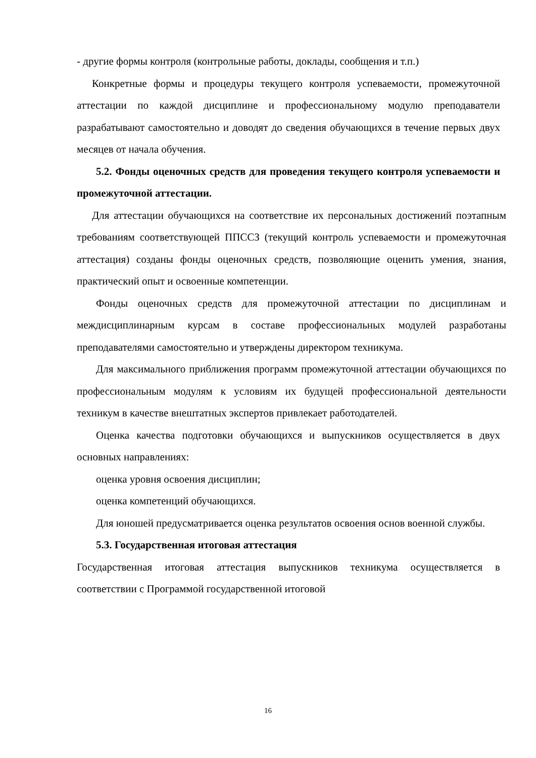- другие формы контроля (контрольные работы, доклады, сообщения и т.п.)
Конкретные формы и процедуры текущего контроля успеваемости, промежуточной аттестации по каждой дисциплине и профессиональному модулю преподаватели разрабатывают самостоятельно и доводят до сведения обучающихся в течение первых двух месяцев от начала обучения.
5.2. Фонды оценочных средств для проведения текущего контроля успеваемости и промежуточной аттестации.
Для аттестации обучающихся на соответствие их персональных достижений поэтапным требованиям соответствующей ППССЗ (текущий контроль успеваемости и промежуточная аттестация) созданы фонды оценочных средств, позволяющие оценить умения, знания, практический опыт и освоенные компетенции.
Фонды оценочных средств для промежуточной аттестации по дисциплинам и междисциплинарным курсам в составе профессиональных модулей разработаны преподавателями самостоятельно и утверждены директором техникума.
Для максимального приближения программ промежуточной аттестации обучающихся по профессиональным модулям к условиям их будущей профессиональной деятельности техникум в качестве внештатных экспертов привлекает работодателей.
Оценка качества подготовки обучающихся и выпускников осуществляется в двух основных направлениях:
оценка уровня освоения дисциплин;
оценка компетенций обучающихся.
Для юношей предусматривается оценка результатов освоения основ военной службы.
5.3. Государственная итоговая аттестация
Государственная итоговая аттестация выпускников техникума осуществляется в соответствии с Программой государственной итоговой
16